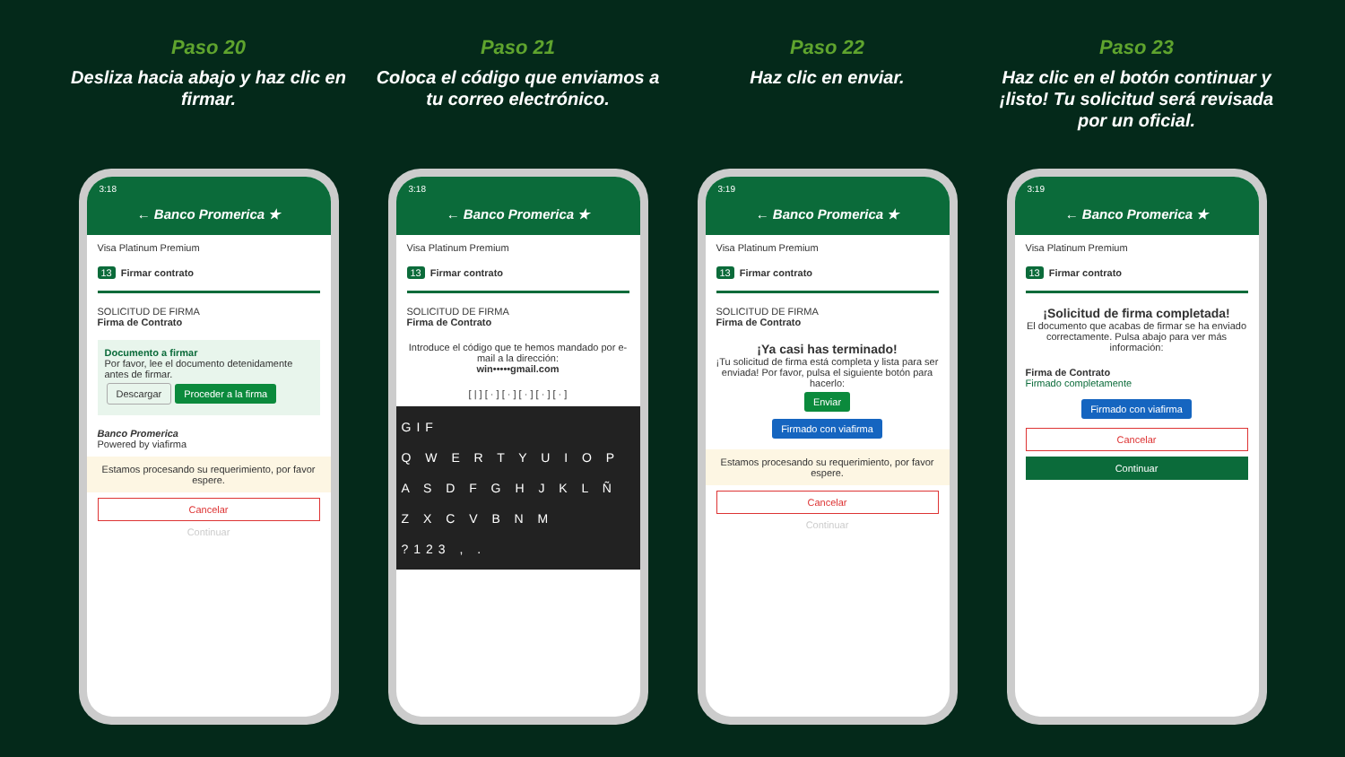Paso 20
Desliza hacia abajo y haz clic en firmar.
3:18
← Banco Promerica ★
Visa Platinum Premium
13 Firmar contrato
SOLICITUD DE FIRMA
Firma de Contrato
Documento a firmar
Por favor, lee el documento detenidamente antes de firmar.
Descargar Proceder a la firma
Banco Promerica
Powered by viafirma
Estamos procesando su requerimiento, por favor espere.
Cancelar
Continuar
Paso 21
Coloca el código que enviamos a tu correo electrónico.
3:18
← Banco Promerica ★
Visa Platinum Premium
13 Firmar contrato
SOLICITUD DE FIRMA
Firma de Contrato
Introduce el código que te hemos mandado por e-mail a la dirección:
win•••••gmail.com
[ | ] [ · ] [ · ] [ · ] [ · ] [ · ]
GIF
Q W E R T Y U I O P
A S D F G H J K L Ñ
Z X C V B N M
?123 , .
Paso 22
Haz clic en enviar.
3:19
← Banco Promerica ★
Visa Platinum Premium
13 Firmar contrato
SOLICITUD DE FIRMA
Firma de Contrato
¡Ya casi has terminado!
¡Tu solicitud de firma está completa y lista para ser enviada! Por favor, pulsa el siguiente botón para hacerlo:
Enviar
Firmado con viafirma
Estamos procesando su requerimiento, por favor espere.
Cancelar
Continuar
Paso 23
Haz clic en el botón continuar y ¡listo! Tu solicitud será revisada por un oficial.
3:19
← Banco Promerica ★
Visa Platinum Premium
13 Firmar contrato
¡Solicitud de firma completada!
El documento que acabas de firmar se ha enviado correctamente. Pulsa abajo para ver más información:
Firma de Contrato
Firmado completamente
Firmado con viafirma
Cancelar
Continuar